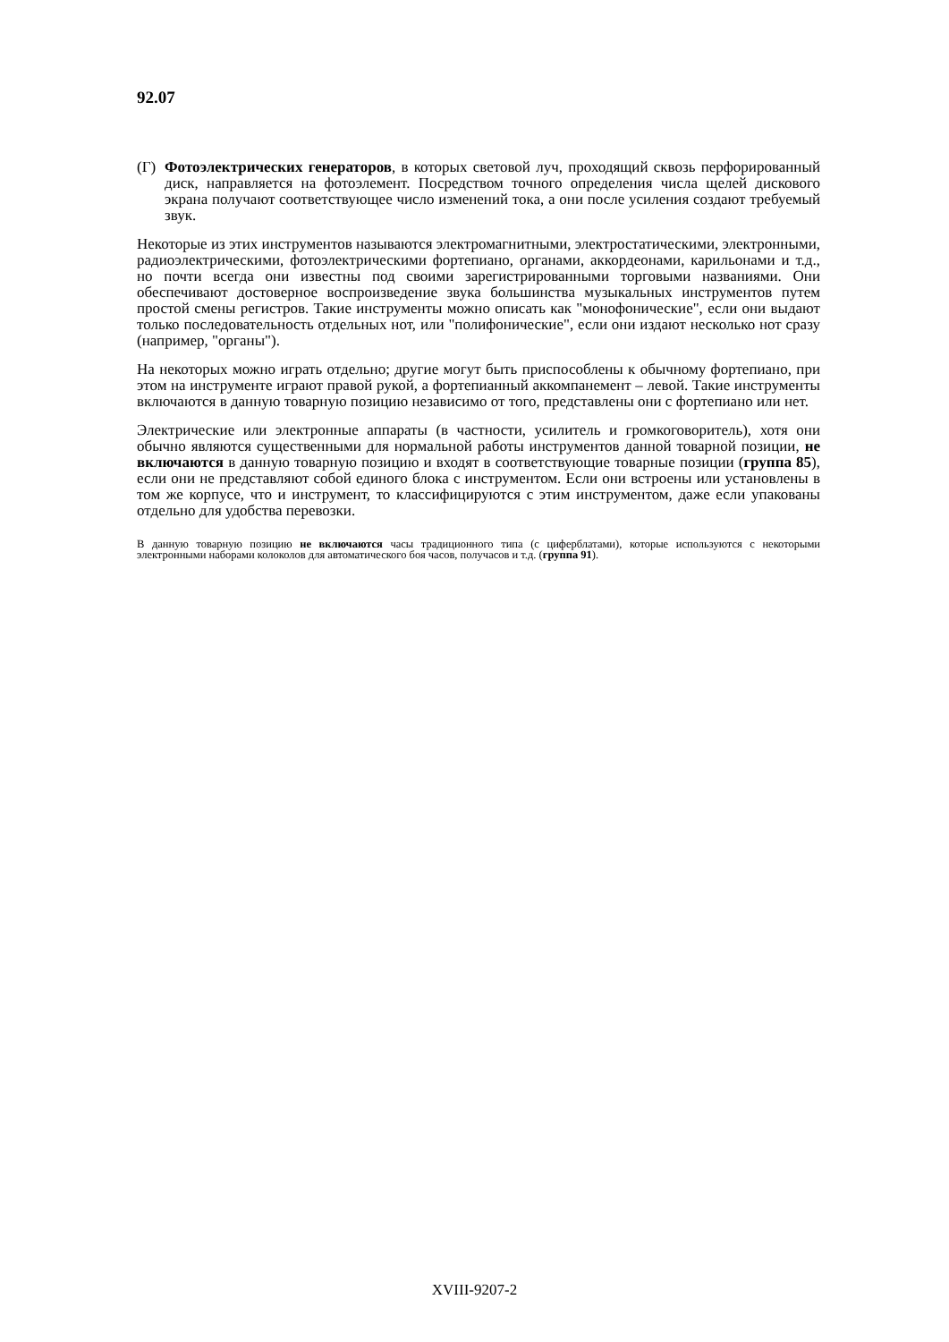92.07
(Г) Фотоэлектрических генераторов, в которых световой луч, проходящий сквозь перфорированный диск, направляется на фотоэлемент. Посредством точного определения числа щелей дискового экрана получают соответствующее число изменений тока, а они после усиления создают требуемый звук.
Некоторые из этих инструментов называются электромагнитными, электростатическими, электронными, радиоэлектрическими, фотоэлектрическими фортепиано, органами, аккордеонами, карильонами и т.д., но почти всегда они известны под своими зарегистрированными торговыми названиями. Они обеспечивают достоверное воспроизведение звука большинства музыкальных инструментов путем простой смены регистров. Такие инструменты можно описать как "монофонические", если они выдают только последовательность отдельных нот, или "полифонические", если они издают несколько нот сразу (например, "органы").
На некоторых можно играть отдельно; другие могут быть приспособлены к обычному фортепиано, при этом на инструменте играют правой рукой, а фортепианный аккомпанемент – левой. Такие инструменты включаются в данную товарную позицию независимо от того, представлены они с фортепиано или нет.
Электрические или электронные аппараты (в частности, усилитель и громкоговоритель), хотя они обычно являются существенными для нормальной работы инструментов данной товарной позиции, не включаются в данную товарную позицию и входят в соответствующие товарные позиции (группа 85), если они не представляют собой единого блока с инструментом. Если они встроены или установлены в том же корпусе, что и инструмент, то классифицируются с этим инструментом, даже если упакованы отдельно для удобства перевозки.
В данную товарную позицию не включаются часы традиционного типа (с циферблатами), которые используются с некоторыми электронными наборами колоколов для автоматического боя часов, получасов и т.д. (группа 91).
XVIII-9207-2